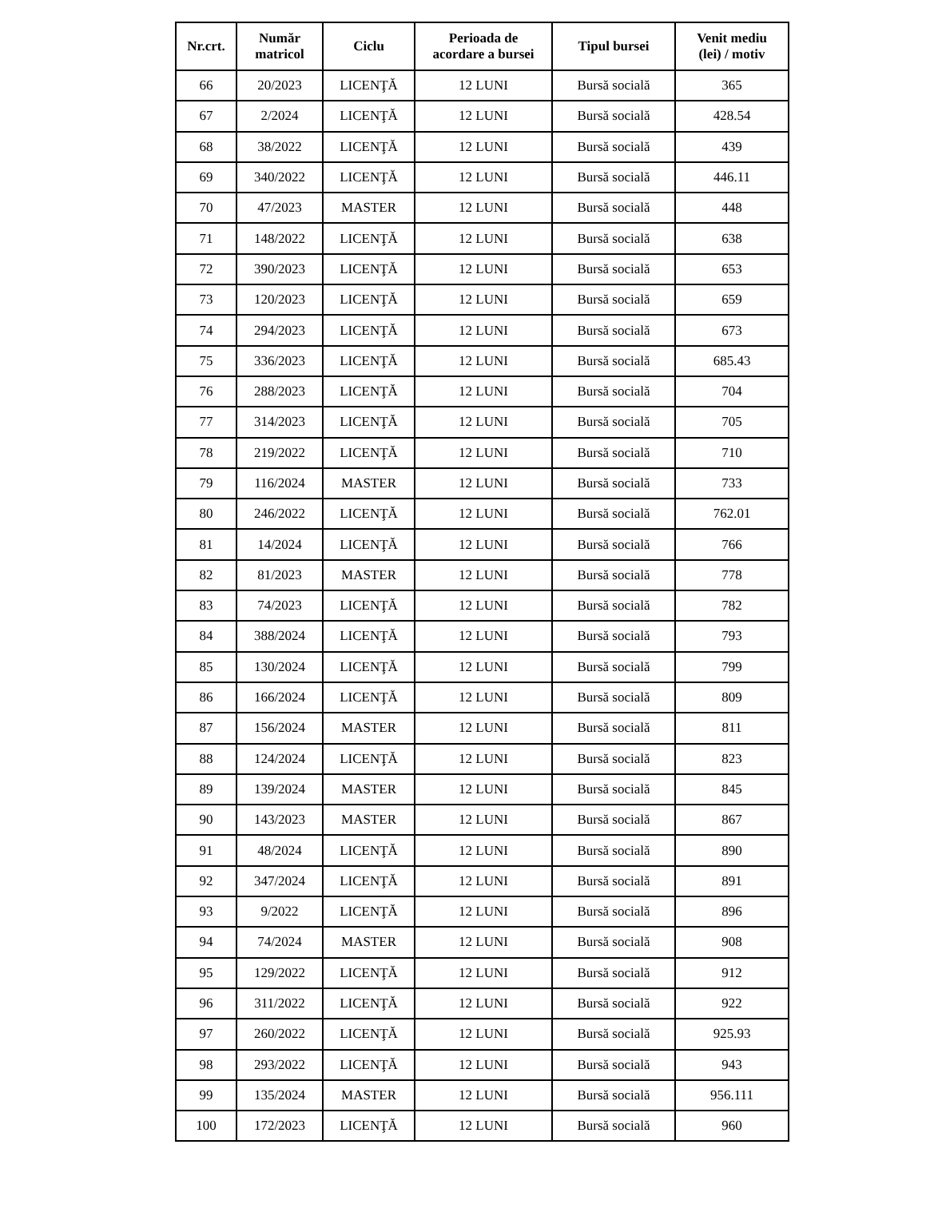| Nr.crt. | Număr matricol | Ciclu | Perioada de acordare a bursei | Tipul bursei | Venit mediu (lei) / motiv |
| --- | --- | --- | --- | --- | --- |
| 66 | 20/2023 | LICENŢĂ | 12 LUNI | Bursă socială | 365 |
| 67 | 2/2024 | LICENŢĂ | 12 LUNI | Bursă socială | 428.54 |
| 68 | 38/2022 | LICENŢĂ | 12 LUNI | Bursă socială | 439 |
| 69 | 340/2022 | LICENŢĂ | 12 LUNI | Bursă socială | 446.11 |
| 70 | 47/2023 | MASTER | 12 LUNI | Bursă socială | 448 |
| 71 | 148/2022 | LICENŢĂ | 12 LUNI | Bursă socială | 638 |
| 72 | 390/2023 | LICENŢĂ | 12 LUNI | Bursă socială | 653 |
| 73 | 120/2023 | LICENŢĂ | 12 LUNI | Bursă socială | 659 |
| 74 | 294/2023 | LICENŢĂ | 12 LUNI | Bursă socială | 673 |
| 75 | 336/2023 | LICENŢĂ | 12 LUNI | Bursă socială | 685.43 |
| 76 | 288/2023 | LICENŢĂ | 12 LUNI | Bursă socială | 704 |
| 77 | 314/2023 | LICENŢĂ | 12 LUNI | Bursă socială | 705 |
| 78 | 219/2022 | LICENŢĂ | 12 LUNI | Bursă socială | 710 |
| 79 | 116/2024 | MASTER | 12 LUNI | Bursă socială | 733 |
| 80 | 246/2022 | LICENŢĂ | 12 LUNI | Bursă socială | 762.01 |
| 81 | 14/2024 | LICENŢĂ | 12 LUNI | Bursă socială | 766 |
| 82 | 81/2023 | MASTER | 12 LUNI | Bursă socială | 778 |
| 83 | 74/2023 | LICENŢĂ | 12 LUNI | Bursă socială | 782 |
| 84 | 388/2024 | LICENŢĂ | 12 LUNI | Bursă socială | 793 |
| 85 | 130/2024 | LICENŢĂ | 12 LUNI | Bursă socială | 799 |
| 86 | 166/2024 | LICENŢĂ | 12 LUNI | Bursă socială | 809 |
| 87 | 156/2024 | MASTER | 12 LUNI | Bursă socială | 811 |
| 88 | 124/2024 | LICENŢĂ | 12 LUNI | Bursă socială | 823 |
| 89 | 139/2024 | MASTER | 12 LUNI | Bursă socială | 845 |
| 90 | 143/2023 | MASTER | 12 LUNI | Bursă socială | 867 |
| 91 | 48/2024 | LICENŢĂ | 12 LUNI | Bursă socială | 890 |
| 92 | 347/2024 | LICENŢĂ | 12 LUNI | Bursă socială | 891 |
| 93 | 9/2022 | LICENŢĂ | 12 LUNI | Bursă socială | 896 |
| 94 | 74/2024 | MASTER | 12 LUNI | Bursă socială | 908 |
| 95 | 129/2022 | LICENŢĂ | 12 LUNI | Bursă socială | 912 |
| 96 | 311/2022 | LICENŢĂ | 12 LUNI | Bursă socială | 922 |
| 97 | 260/2022 | LICENŢĂ | 12 LUNI | Bursă socială | 925.93 |
| 98 | 293/2022 | LICENŢĂ | 12 LUNI | Bursă socială | 943 |
| 99 | 135/2024 | MASTER | 12 LUNI | Bursă socială | 956.111 |
| 100 | 172/2023 | LICENŢĂ | 12 LUNI | Bursă socială | 960 |